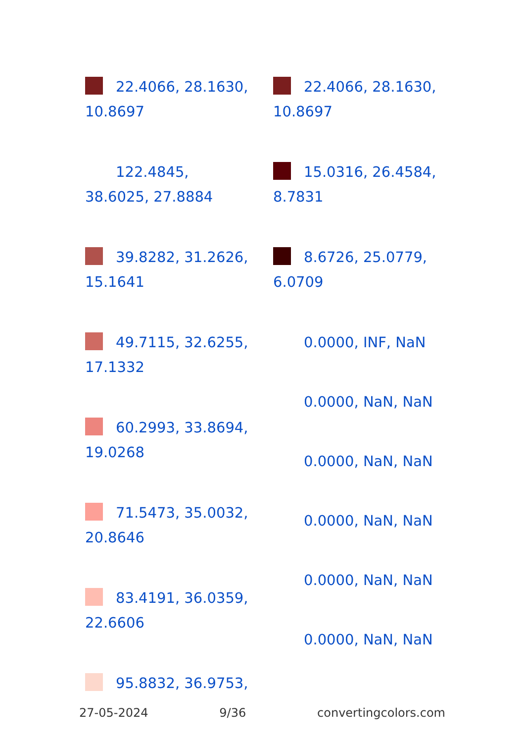22.4066, 28.1630, 10.8697
122.4845, 38.6025, 27.8884
39.8282, 31.2626, 15.1641
49.7115, 32.6255, 17.1332
60.2993, 33.8694, 19.0268
71.5473, 35.0032, 20.8646
83.4191, 36.0359, 22.6606
95.8832, 36.9753,
22.4066, 28.1630, 10.8697
15.0316, 26.4584, 8.7831
8.6726, 25.0779, 6.0709
0.0000, INF, NaN
0.0000, NaN, NaN
0.0000, NaN, NaN
0.0000, NaN, NaN
0.0000, NaN, NaN
0.0000, NaN, NaN
27-05-2024 9/36 convertingcolors.com